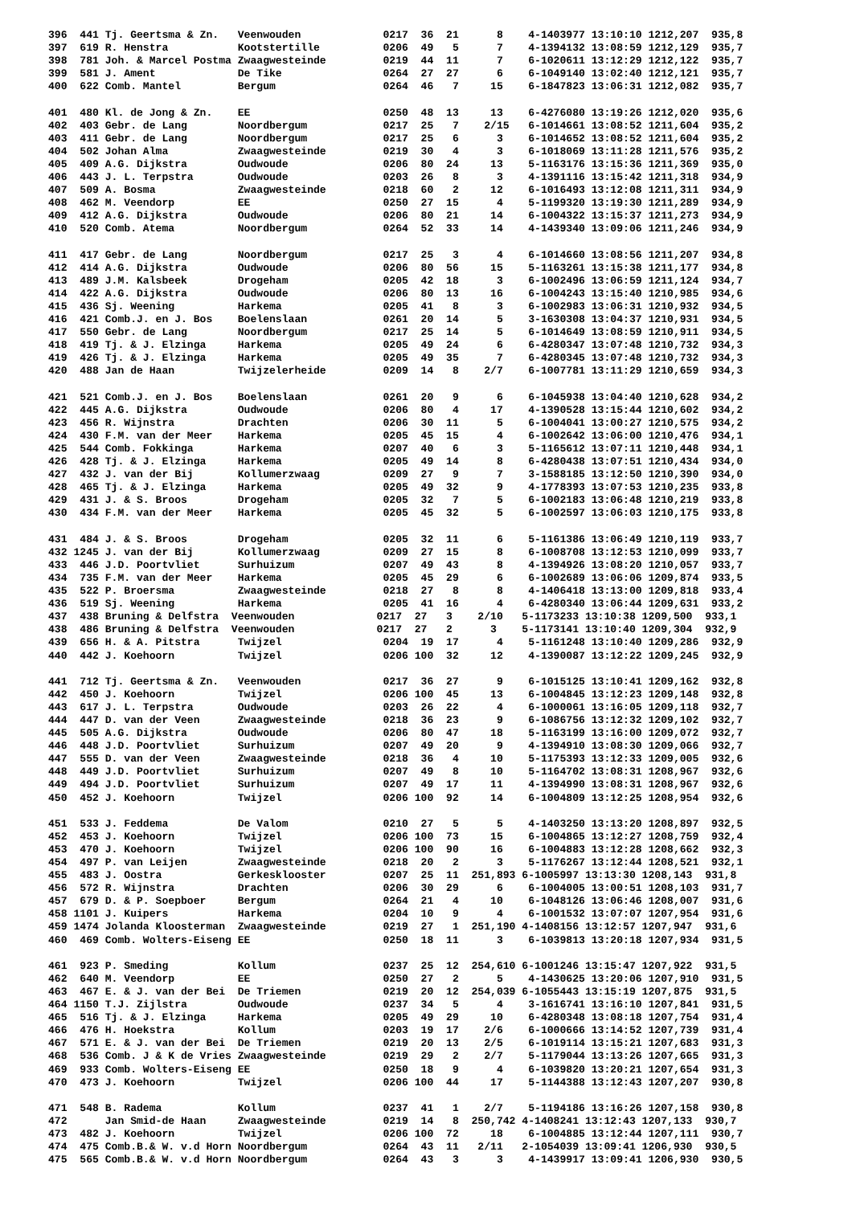396  441 Tj. Geertsma & Zn.   Veenwouden             0217  36  21      8    4-1403977 13:10:10 1212,207  935,8
397  619 R. Henstra           Kootstertille          0206  49   5      7    4-1394132 13:08:59 1212,129  935,7
398  781 Joh. & Marcel Postma Zwaagwesteinde         0219  44  11      7    6-1020611 13:12:29 1212,122  935,7
399  581 J. Ament             De Tike                0264  27  27      6    6-1049140 13:02:40 1212,121  935,7
400  622 Comb. Mantel         Bergum                 0264  46   7     15    6-1847823 13:06:31 1212,082  935,7

401  480 Kl. de Jong & Zn.    EE                     0250  48  13     13    6-4276080 13:19:26 1212,020  935,6
402  403 Gebr. de Lang        Noordbergum            0217  25   7    2/15   6-1014661 13:08:52 1211,604  935,2
403  411 Gebr. de Lang        Noordbergum            0217  25   6      3    6-1014652 13:08:52 1211,604  935,2
404  502 Johan Alma           Zwaagwesteinde         0219  30   4      3    6-1018069 13:11:28 1211,576  935,2
405  409 A.G. Dijkstra        Oudwoude               0206  80  24     13    5-1163176 13:15:36 1211,369  935,0
406  443 J. L. Terpstra       Oudwoude               0203  26   8      3    4-1391116 13:15:42 1211,318  934,9
407  509 A. Bosma             Zwaagwesteinde         0218  60   2     12    6-1016493 13:12:08 1211,311  934,9
408  462 M. Veendorp          EE                     0250  27  15      4    5-1199320 13:19:30 1211,289  934,9
409  412 A.G. Dijkstra        Oudwoude               0206  80  21     14    6-1004322 13:15:37 1211,273  934,9
410  520 Comb. Atema          Noordbergum            0264  52  33     14    4-1439340 13:09:06 1211,246  934,9

411  417 Gebr. de Lang        Noordbergum            0217  25   3      4    6-1014660 13:08:56 1211,207  934,8
412  414 A.G. Dijkstra        Oudwoude               0206  80  56     15    5-1163261 13:15:38 1211,177  934,8
413  489 J.M. Kalsbeek        Drogeham               0205  42  18      3    6-1002496 13:06:59 1211,124  934,7
414  422 A.G. Dijkstra        Oudwoude               0206  80  13     16    6-1004243 13:15:40 1210,985  934,6
415  436 Sj. Weening          Harkema                0205  41   8      3    6-1002983 13:06:31 1210,932  934,5
416  421 Comb.J. en J. Bos    Boelenslaan            0261  20  14      5    3-1630308 13:04:37 1210,931  934,5
417  550 Gebr. de Lang        Noordbergum            0217  25  14      5    6-1014649 13:08:59 1210,911  934,5
418  419 Tj. & J. Elzinga     Harkema                0205  49  24      6    6-4280347 13:07:48 1210,732  934,3
419  426 Tj. & J. Elzinga     Harkema                0205  49  35      7    6-4280345 13:07:48 1210,732  934,3
420  488 Jan de Haan          Twijzelerheide         0209  14   8    2/7    6-1007781 13:11:29 1210,659  934,3

421  521 Comb.J. en J. Bos    Boelenslaan            0261  20   9      6    6-1045938 13:04:40 1210,628  934,2
422  445 A.G. Dijkstra        Oudwoude               0206  80   4     17    4-1390528 13:15:44 1210,602  934,2
423  456 R. Wijnstra          Drachten               0206  30  11      5    6-1004041 13:00:27 1210,575  934,2
424  430 F.M. van der Meer    Harkema                0205  45  15      4    6-1002642 13:06:00 1210,476  934,1
425  544 Comb. Fokkinga       Harkema                0207  40   6      3    5-1165612 13:07:11 1210,448  934,1
426  428 Tj. & J. Elzinga     Harkema                0205  49  14      8    6-4280438 13:07:51 1210,434  934,0
427  432 J. van der Bij       Kollumerzwaag          0209  27   9      7    3-1588185 13:12:50 1210,390  934,0
428  465 Tj. & J. Elzinga     Harkema                0205  49  32      9    4-1778393 13:07:53 1210,235  933,8
429  431 J. & S. Broos        Drogeham               0205  32   7      5    6-1002183 13:06:48 1210,219  933,8
430  434 F.M. van der Meer    Harkema                0205  45  32      5    6-1002597 13:06:03 1210,175  933,8

431  484 J. & S. Broos        Drogeham               0205  32  11      6    5-1161386 13:06:49 1210,119  933,7
432 1245 J. van der Bij       Kollumerzwaag          0209  27  15      8    6-1008708 13:12:53 1210,099  933,7
433  446 J.D. Poortvliet      Surhuizum              0207  49  43      8    4-1394926 13:08:20 1210,057  933,7
434  735 F.M. van der Meer    Harkema                0205  45  29      6    6-1002689 13:06:06 1209,874  933,5
435  522 P. Broersma          Zwaagwesteinde         0218  27   8      8    4-1406418 13:13:00 1209,818  933,4
436  519 Sj. Weening          Harkema                0205  41  16      4    6-4280340 13:06:44 1209,631  933,2
437  438 Bruning & Delfstra  Veenwouden             0217  27   3    2/10   5-1173233 13:10:38 1209,500  933,1
438  486 Bruning & Delfstra  Veenwouden             0217  27   2      3    5-1173141 13:10:40 1209,304  932,9
439  656 H. & A. Pitstra      Twijzel                0204  19  17      4    5-1161248 13:10:40 1209,286  932,9
440  442 J. Koehoorn          Twijzel                0206 100  32     12    4-1390087 13:12:22 1209,245  932,9

441  712 Tj. Geertsma & Zn.   Veenwouden             0217  36  27      9    6-1015125 13:10:41 1209,162  932,8
442  450 J. Koehoorn          Twijzel                0206 100  45     13    6-1004845 13:12:23 1209,148  932,8
443  617 J. L. Terpstra       Oudwoude               0203  26  22      4    6-1000061 13:16:05 1209,118  932,7
444  447 D. van der Veen      Zwaagwesteinde         0218  36  23      9    6-1086756 13:12:32 1209,102  932,7
445  505 A.G. Dijkstra        Oudwoude               0206  80  47     18    5-1163199 13:16:00 1209,072  932,7
446  448 J.D. Poortvliet      Surhuizum              0207  49  20      9    4-1394910 13:08:30 1209,066  932,7
447  555 D. van der Veen      Zwaagwesteinde         0218  36   4     10    5-1175393 13:12:33 1209,005  932,6
448  449 J.D. Poortvliet      Surhuizum              0207  49   8     10    5-1164702 13:08:31 1208,967  932,6
449  494 J.D. Poortvliet      Surhuizum              0207  49  17     11    4-1394990 13:08:31 1208,967  932,6
450  452 J. Koehoorn          Twijzel                0206 100  92     14    6-1004809 13:12:25 1208,954  932,6

451  533 J. Feddema           De Valom               0210  27   5      5    4-1403250 13:13:20 1208,897  932,5
452  453 J. Koehoorn          Twijzel                0206 100  73     15    6-1004865 13:12:27 1208,759  932,4
453  470 J. Koehoorn          Twijzel                0206 100  90     16    6-1004883 13:12:28 1208,662  932,3
454  497 P. van Leijen        Zwaagwesteinde         0218  20   2      3    5-1176267 13:12:44 1208,521  932,1
455  483 J. Oostra            Gerkesklooster         0207  25  11  251,893 6-1005997 13:13:30 1208,143  931,8
456  572 R. Wijnstra          Drachten               0206  30  29      6    6-1004005 13:00:51 1208,103  931,7
457  679 D. & P. Soepboer     Bergum                 0264  21   4     10    6-1048126 13:06:46 1208,007  931,6
458 1101 J. Kuipers           Harkema                0204  10   9      4    6-1001532 13:07:07 1207,954  931,6
459 1474 Jolanda Kloosterman  Zwaagwesteinde         0219  27   1  251,190 4-1408156 13:12:57 1207,947  931,6
460  469 Comb. Wolters-Eiseng EE                     0250  18  11      3    6-1039813 13:20:18 1207,934  931,5

461  923 P. Smeding           Kollum                 0237  25  12  254,610 6-1001246 13:15:47 1207,922  931,5
462  640 M. Veendorp          EE                     0250  27   2      5    4-1430625 13:20:06 1207,910  931,5
463  467 E. & J. van der Bei  De Triemen             0219  20  12  254,039 6-1055443 13:15:19 1207,875  931,5
464 1150 T.J. Zijlstra        Oudwoude               0237  34   5      4    3-1616741 13:16:10 1207,841  931,5
465  516 Tj. & J. Elzinga     Harkema                0205  49  29     10    6-4280348 13:08:18 1207,754  931,4
466  476 H. Hoekstra          Kollum                 0203  19  17    2/6    6-1000666 13:14:52 1207,739  931,4
467  571 E. & J. van der Bei  De Triemen             0219  20  13    2/5    6-1019114 13:15:21 1207,683  931,3
468  536 Comb. J & K de Vries Zwaagwesteinde         0219  29   2    2/7    5-1179044 13:13:26 1207,665  931,3
469  933 Comb. Wolters-Eiseng EE                     0250  18   9      4    6-1039820 13:20:21 1207,654  931,3
470  473 J. Koehoorn          Twijzel                0206 100  44     17    5-1144388 13:12:43 1207,207  930,8

471  548 B. Radema            Kollum                 0237  41   1    2/7    5-1194186 13:16:26 1207,158  930,8
472      Jan Smid-de Haan     Zwaagwesteinde         0219  14   8  250,742 4-1408241 13:12:43 1207,133  930,7
473  482 J. Koehoorn          Twijzel                0206 100  72     18    6-1004885 13:12:44 1207,111  930,7
474  475 Comb.B.& W. v.d Horn Noordbergum            0264  43  11   2/11   2-1054039 13:09:41 1206,930  930,5
475  565 Comb.B.& W. v.d Horn Noordbergum            0264  43   3      3    4-1439917 13:09:41 1206,930  930,5